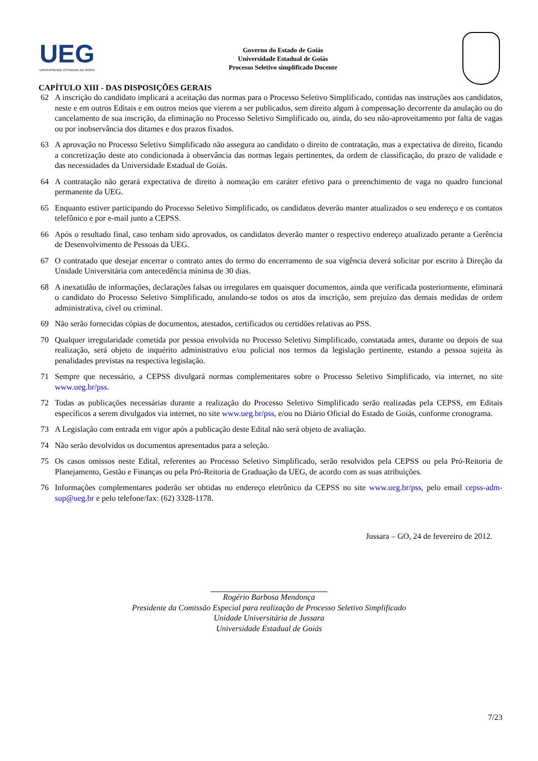UEG
UNIVERSIDADE ESTADUAL DE GOIÁS
Governo do Estado de Goiás
Universidade Estadual de Goiás
Processo Seletivo simplificado Docente
CAPÍTULO XIII - DAS DISPOSIÇÕES GERAIS
62 A inscrição do candidato implicará a aceitação das normas para o Processo Seletivo Simplificado, contidas nas instruções aos candidatos, neste e em outros Editais e em outros meios que vierem a ser publicados, sem direito algum à compensação decorrente da anulação ou do cancelamento de sua inscrição, da eliminação no Processo Seletivo Simplificado ou, ainda, do seu não-aproveitamento por falta de vagas ou por inobservância dos ditames e dos prazos fixados.
63 A aprovação no Processo Seletivo Simplificado não assegura ao candidato o direito de contratação, mas a expectativa de direito, ficando a concretização deste ato condicionada à observância das normas legais pertinentes, da ordem de classificação, do prazo de validade e das necessidades da Universidade Estadual de Goiás.
64 A contratação não gerará expectativa de direito à nomeação em caráter efetivo para o preenchimento de vaga no quadro funcional permanente da UEG.
65 Enquanto estiver participando do Processo Seletivo Simplificado, os candidatos deverão manter atualizados o seu endereço e os contatos telefônico e por e-mail junto a CEPSS.
66 Após o resultado final, caso tenham sido aprovados, os candidatos deverão manter o respectivo endereço atualizado perante a Gerência de Desenvolvimento de Pessoas da UEG.
67 O contratado que desejar encerrar o contrato antes do termo do encerramento de sua vigência deverá solicitar por escrito à Direção da Unidade Universitária com antecedência mínima de 30 dias.
68 A inexatidão de informações, declarações falsas ou irregulares em quaisquer documentos, ainda que verificada posteriormente, eliminará o candidato do Processo Seletivo Simplificado, anulando-se todos os atos da inscrição, sem prejuízo das demais medidas de ordem administrativa, cível ou criminal.
69 Não serão fornecidas cópias de documentos, atestados, certificados ou certidões relativas ao PSS.
70 Qualquer irregularidade cometida por pessoa envolvida no Processo Seletivo Simplificado, constatada antes, durante ou depois de sua realização, será objeto de inquérito administrativo e/ou policial nos termos da legislação pertinente, estando a pessoa sujeita às penalidades previstas na respectiva legislação.
71 Sempre que necessário, a CEPSS divulgará normas complementares sobre o Processo Seletivo Simplificado, via internet, no site www.ueg.br/pss.
72 Todas as publicações necessárias durante a realização do Processo Seletivo Simplificado serão realizadas pela CEPSS, em Editais específicos a serem divulgados via internet, no site www.ueg.br/pss, e/ou no Diário Oficial do Estado de Goiás, conforme cronograma.
73 A Legislação com entrada em vigor após a publicação deste Edital não será objeto de avaliação.
74 Não serão devolvidos os documentos apresentados para a seleção.
75 Os casos omissos neste Edital, referentes ao Processo Seletivo Simplificado, serão resolvidos pela CEPSS ou pela Pró-Reitoria de Planejamento, Gestão e Finanças ou pela Pró-Reitoria de Graduação da UEG, de acordo com as suas atribuições.
76 Informações complementares poderão ser obtidas no endereço eletrônico da CEPSS no site www.ueg.br/pss, pelo email cepss-adm-sup@ueg.br e pelo telefone/fax: (62) 3328-1178.
Jussara – GO, 24 de fevereiro de 2012.
Rogério Barbosa Mendonça
Presidente da Comissão Especial para realização de Processo Seletivo Simplificado
Unidade Universitária de Jussara
Universidade Estadual de Goiás
7/23